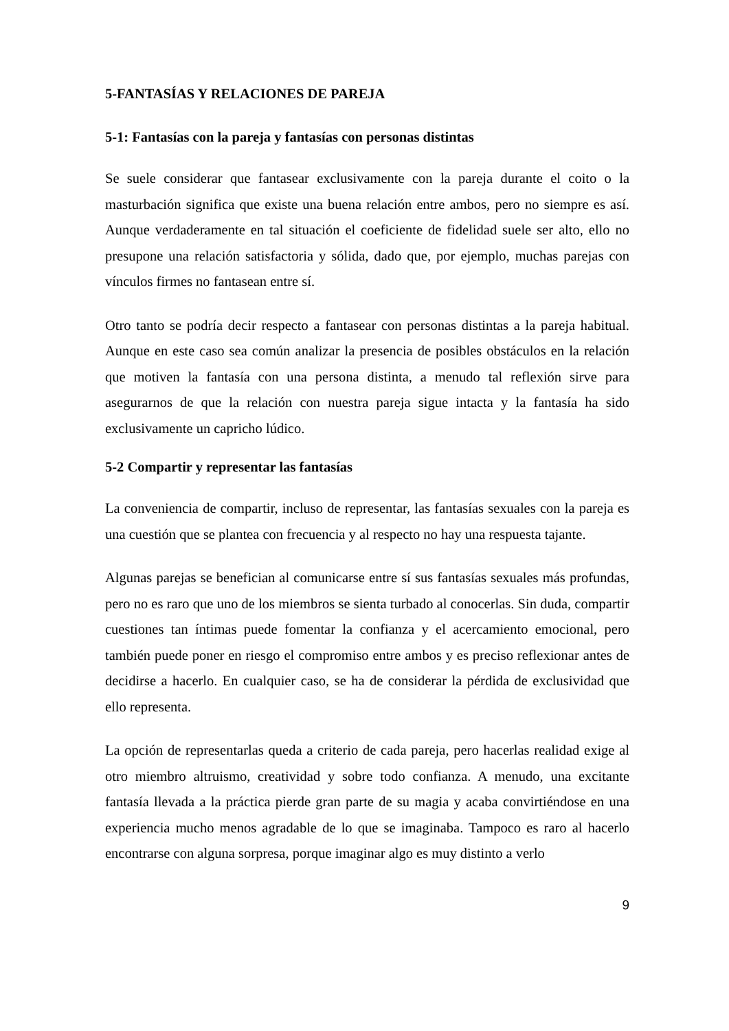5-FANTASÍAS Y RELACIONES DE PAREJA
5-1: Fantasías con la pareja y fantasías con personas distintas
Se suele considerar que fantasear exclusivamente con la pareja durante el coito o la masturbación significa que existe una buena relación entre ambos, pero no siempre es así. Aunque verdaderamente en tal situación el coeficiente de fidelidad suele ser alto, ello no presupone una relación satisfactoria y sólida, dado que, por ejemplo, muchas parejas con vínculos firmes no fantasean entre sí.
Otro tanto se podría decir respecto a fantasear con personas distintas a la pareja habitual. Aunque en este caso sea común analizar la presencia de posibles obstáculos en la relación que motiven la fantasía con una persona distinta, a menudo tal reflexión sirve para asegurarnos de que la relación con nuestra pareja sigue intacta y la fantasía ha sido exclusivamente un capricho lúdico.
5-2 Compartir y representar las fantasías
La conveniencia de compartir, incluso de representar, las fantasías sexuales con la pareja es una cuestión que se plantea con frecuencia y al respecto no hay una respuesta tajante.
Algunas parejas se benefician al comunicarse entre sí sus fantasías sexuales más profundas, pero no es raro que uno de los miembros se sienta turbado al conocerlas. Sin duda, compartir cuestiones tan íntimas puede fomentar la confianza y el acercamiento emocional, pero también puede poner en riesgo el compromiso entre ambos y es preciso reflexionar antes de decidirse a hacerlo. En cualquier caso, se ha de considerar la pérdida de exclusividad que ello representa.
La opción de representarlas queda a criterio de cada pareja, pero hacerlas realidad exige al otro miembro altruismo, creatividad y sobre todo confianza. A menudo, una excitante fantasía llevada a la práctica pierde gran parte de su magia y acaba convirtiéndose en una experiencia mucho menos agradable de lo que se imaginaba. Tampoco es raro al hacerlo encontrarse con alguna sorpresa, porque imaginar algo es muy distinto a verlo
9